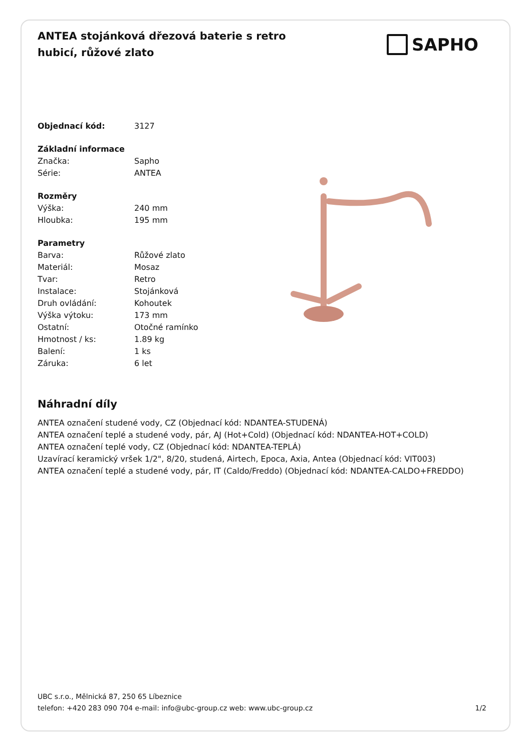ANTEA stojánková dřezová baterie s retro hubicí, růžové zlato
SAPHO
| Objednací kód: | 3127 |
| Základní informace | |
| Značka: | Sapho |
| Série: | ANTEA |
| Rozměry | |
| Výška: | 240 mm |
| Hloubka: | 195 mm |
| Parametry | |
| Barva: | Růžové zlato |
| Materiál: | Mosaz |
| Tvar: | Retro |
| Instalace: | Stojánková |
| Druh ovládání: | Kohoutek |
| Výška výtoku: | 173 mm |
| Ostatní: | Otočné ramínko |
| Hmotnost / ks: | 1.89 kg |
| Balení: | 1 ks |
| Záruka: | 6 let |
Náhradní díly
ANTEA označení studené vody, CZ (Objednací kód: NDANTEA-STUDENÁ)
ANTEA označení teplé a studené vody, pár, AJ (Hot+Cold) (Objednací kód: NDANTEA-HOT+COLD)
ANTEA označení teplé vody, CZ (Objednací kód: NDANTEA-TEPLÁ)
Uzavírací keramický vršek 1/2", 8/20, studená, Airtech, Epoca, Axia, Antea (Objednací kód: VIT003)
ANTEA označení teplé a studené vody, pár, IT (Caldo/Freddo) (Objednací kód: NDANTEA-CALDO+FREDDO)
UBC s.r.o., Mělnická 87, 250 65 Líbeznice
telefon: +420 283 090 704 e-mail: info@ubc-group.cz web: www.ubc-group.cz 1/2